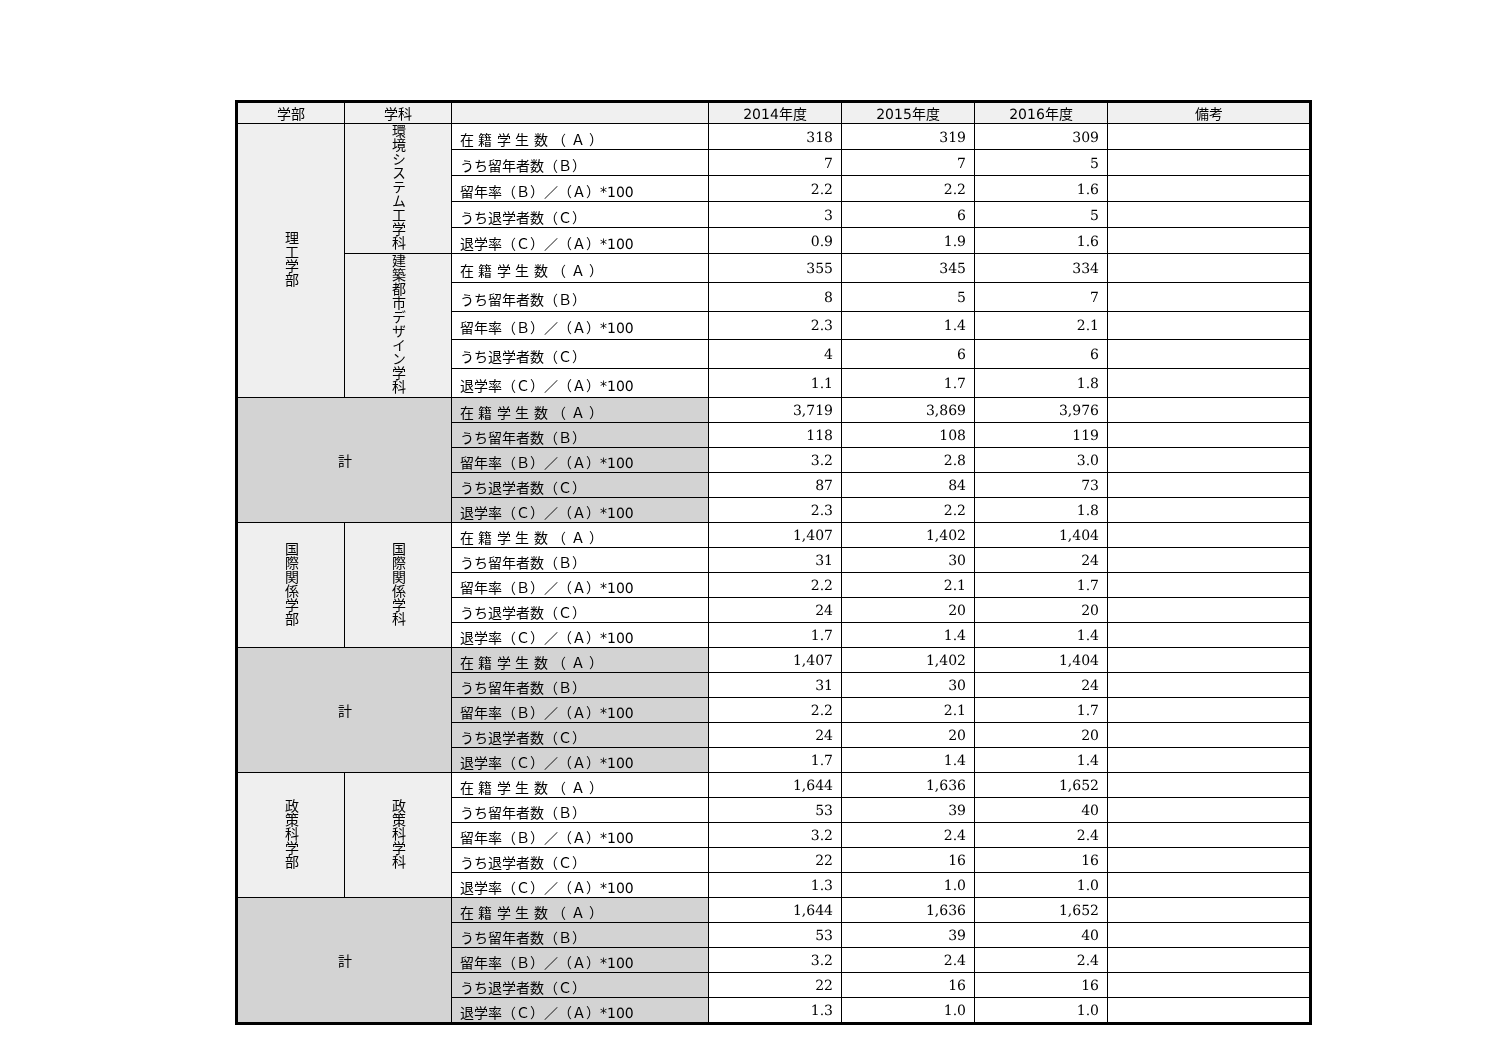| 学部 | 学科 | | 2014年度 | 2015年度 | 2016年度 | 備考 |
| --- | --- | --- | --- | --- | --- | --- |
| 理工学部 | 環境システム工学科 | 在 籍 学 生 数 （ Ａ ） | 318 | 319 | 309 | |
| | | うち留年者数（Ｂ） | 7 | 7 | 5 | |
| | | 留年率（Ｂ）／（Ａ）*100 | 2.2 | 2.2 | 1.6 | |
| | | うち退学者数（Ｃ） | 3 | 6 | 5 | |
| | | 退学率（Ｃ）／（Ａ）*100 | 0.9 | 1.9 | 1.6 | |
| | 建築都市デザイン学科 | 在 籍 学 生 数 （ Ａ ） | 355 | 345 | 334 | |
| | | うち留年者数（Ｂ） | 8 | 5 | 7 | |
| | | 留年率（Ｂ）／（Ａ）*100 | 2.3 | 1.4 | 2.1 | |
| | | うち退学者数（Ｃ） | 4 | 6 | 6 | |
| | | 退学率（Ｃ）／（Ａ）*100 | 1.1 | 1.7 | 1.8 | |
| 計 | | 在 籍 学 生 数 （ Ａ ） | 3,719 | 3,869 | 3,976 | |
| | | うち留年者数（Ｂ） | 118 | 108 | 119 | |
| | | 留年率（Ｂ）／（Ａ）*100 | 3.2 | 2.8 | 3.0 | |
| | | うち退学者数（Ｃ） | 87 | 84 | 73 | |
| | | 退学率（Ｃ）／（Ａ）*100 | 2.3 | 2.2 | 1.8 | |
| 国際関係学部 | 国際関係学科 | 在 籍 学 生 数 （ Ａ ） | 1,407 | 1,402 | 1,404 | |
| | | うち留年者数（Ｂ） | 31 | 30 | 24 | |
| | | 留年率（Ｂ）／（Ａ）*100 | 2.2 | 2.1 | 1.7 | |
| | | うち退学者数（Ｃ） | 24 | 20 | 20 | |
| | | 退学率（Ｃ）／（Ａ）*100 | 1.7 | 1.4 | 1.4 | |
| 計 | | 在 籍 学 生 数 （ Ａ ） | 1,407 | 1,402 | 1,404 | |
| | | うち留年者数（Ｂ） | 31 | 30 | 24 | |
| | | 留年率（Ｂ）／（Ａ）*100 | 2.2 | 2.1 | 1.7 | |
| | | うち退学者数（Ｃ） | 24 | 20 | 20 | |
| | | 退学率（Ｃ）／（Ａ）*100 | 1.7 | 1.4 | 1.4 | |
| 政策科学部 | 政策科学科 | 在 籍 学 生 数 （ Ａ ） | 1,644 | 1,636 | 1,652 | |
| | | うち留年者数（Ｂ） | 53 | 39 | 40 | |
| | | 留年率（Ｂ）／（Ａ）*100 | 3.2 | 2.4 | 2.4 | |
| | | うち退学者数（Ｃ） | 22 | 16 | 16 | |
| | | 退学率（Ｃ）／（Ａ）*100 | 1.3 | 1.0 | 1.0 | |
| 計 | | 在 籍 学 生 数 （ Ａ ） | 1,644 | 1,636 | 1,652 | |
| | | うち留年者数（Ｂ） | 53 | 39 | 40 | |
| | | 留年率（Ｂ）／（Ａ）*100 | 3.2 | 2.4 | 2.4 | |
| | | うち退学者数（Ｃ） | 22 | 16 | 16 | |
| | | 退学率（Ｃ）／（Ａ）*100 | 1.3 | 1.0 | 1.0 | |